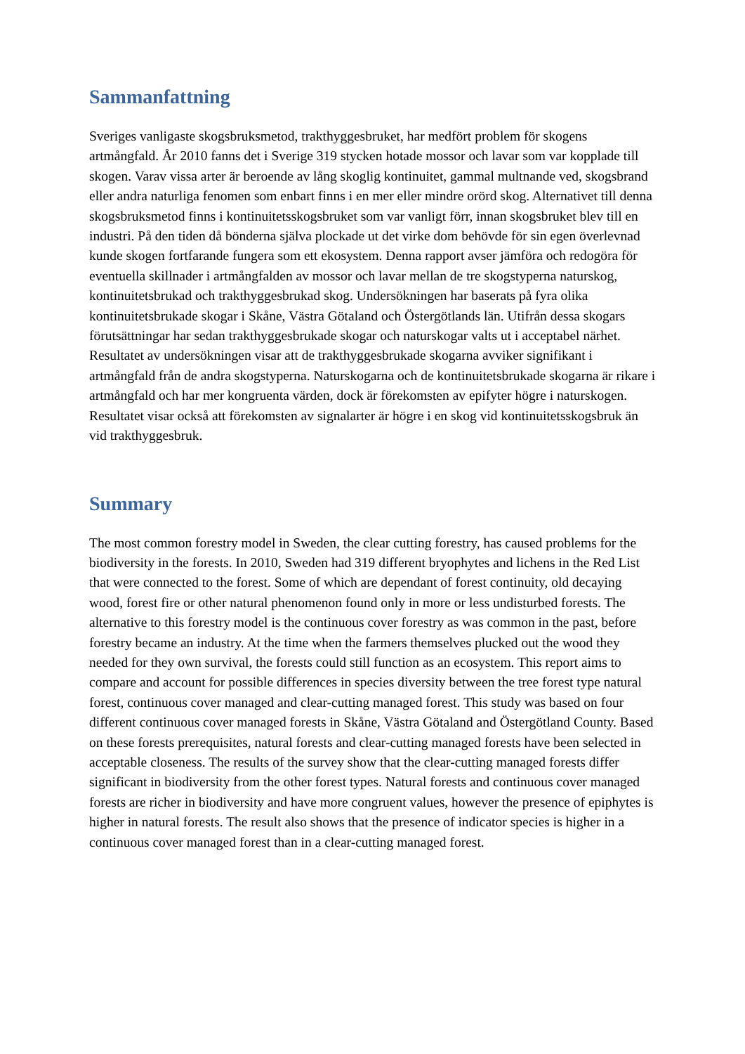Sammanfattning
Sveriges vanligaste skogsbruksmetod, trakthyggesbruket, har medfört problem för skogens artmångfald. År 2010 fanns det i Sverige 319 stycken hotade mossor och lavar som var kopplade till skogen. Varav vissa arter är beroende av lång skoglig kontinuitet, gammal multnande ved, skogsbrand eller andra naturliga fenomen som enbart finns i en mer eller mindre orörd skog. Alternativet till denna skogsbruksmetod finns i kontinuitetsskogsbruket som var vanligt förr, innan skogsbruket blev till en industri. På den tiden då bönderna själva plockade ut det virke dom behövde för sin egen överlevnad kunde skogen fortfarande fungera som ett ekosystem. Denna rapport avser jämföra och redogöra för eventuella skillnader i artmångfalden av mossor och lavar mellan de tre skogstyperna naturskog, kontinuitetsbrukad och trakthyggesbrukad skog. Undersökningen har baserats på fyra olika kontinuitetsbrukade skogar i Skåne, Västra Götaland och Östergötlands län. Utifrån dessa skogars förutsättningar har sedan trakthyggesbrukade skogar och naturskogar valts ut i acceptabel närhet. Resultatet av undersökningen visar att de trakthyggesbrukade skogarna avviker signifikant i artmångfald från de andra skogstyperna. Naturskogarna och de kontinuitetsbrukade skogarna är rikare i artmångfald och har mer kongruenta värden, dock är förekomsten av epifyter högre i naturskogen. Resultatet visar också att förekomsten av signalarter är högre i en skog vid kontinuitetsskogsbruk än vid trakthyggesbruk.
Summary
The most common forestry model in Sweden, the clear cutting forestry, has caused problems for the biodiversity in the forests. In 2010, Sweden had 319 different bryophytes and lichens in the Red List that were connected to the forest. Some of which are dependant of forest continuity, old decaying wood, forest fire or other natural phenomenon found only in more or less undisturbed forests. The alternative to this forestry model is the continuous cover forestry as was common in the past, before forestry became an industry. At the time when the farmers themselves plucked out the wood they needed for they own survival, the forests could still function as an ecosystem. This report aims to compare and account for possible differences in species diversity between the tree forest type natural forest, continuous cover managed and clear-cutting managed forest. This study was based on four different continuous cover managed forests in Skåne, Västra Götaland and Östergötland County. Based on these forests prerequisites, natural forests and clear-cutting managed forests have been selected in acceptable closeness. The results of the survey show that the clear-cutting managed forests differ significant in biodiversity from the other forest types. Natural forests and continuous cover managed forests are richer in biodiversity and have more congruent values, however the presence of epiphytes is higher in natural forests. The result also shows that the presence of indicator species is higher in a continuous cover managed forest than in a clear-cutting managed forest.